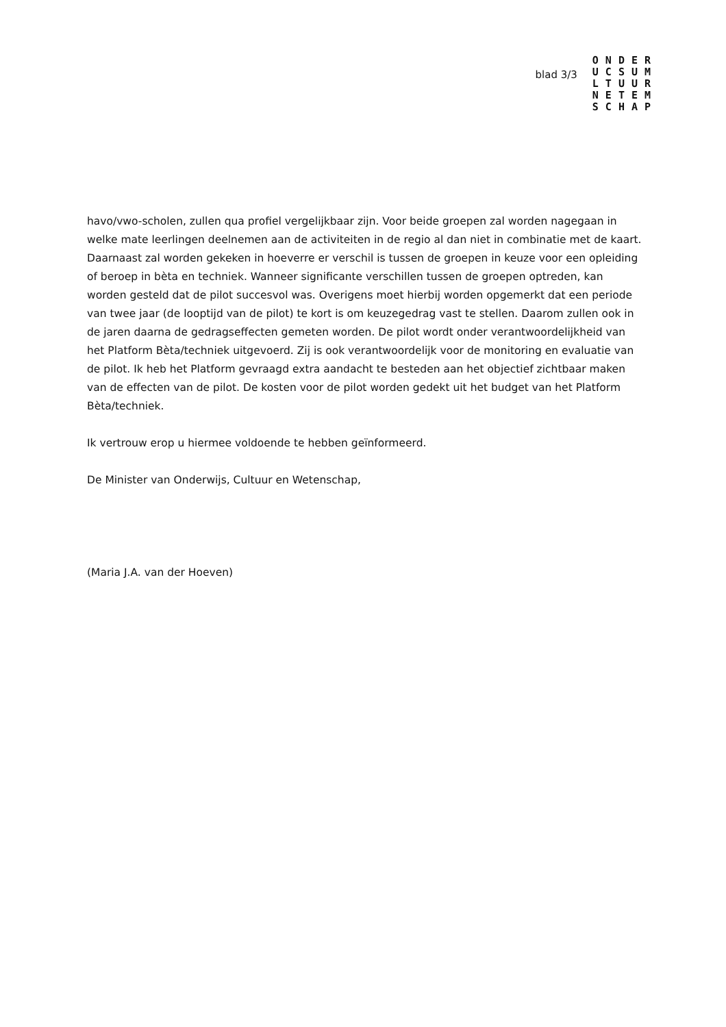blad 3/3
ONDER
UCSUM
LTUUR
NETEM
SCHAP
havo/vwo-scholen, zullen qua profiel vergelijkbaar zijn. Voor beide groepen zal worden nagegaan in welke mate leerlingen deelnemen aan de activiteiten in de regio al dan niet in combinatie met de kaart. Daarnaast zal worden gekeken in hoeverre er verschil is tussen de groepen in keuze voor een opleiding of beroep in bèta en techniek. Wanneer significante verschillen tussen de groepen optreden, kan worden gesteld dat de pilot succesvol was. Overigens moet hierbij worden opgemerkt dat een periode van twee jaar (de looptijd van de pilot) te kort is om keuzegedrag vast te stellen. Daarom zullen ook in de jaren daarna de gedragseffecten gemeten worden. De pilot wordt onder verantwoordelijkheid van het Platform Bèta/techniek uitgevoerd. Zij is ook verantwoordelijk voor de monitoring en evaluatie van de pilot. Ik heb het Platform gevraagd extra aandacht te besteden aan het objectief zichtbaar maken van de effecten van de pilot. De kosten voor de pilot worden gedekt uit het budget van het Platform Bèta/techniek.
Ik vertrouw erop u hiermee voldoende te hebben geïnformeerd.
De Minister van Onderwijs, Cultuur en Wetenschap,
(Maria J.A. van der Hoeven)